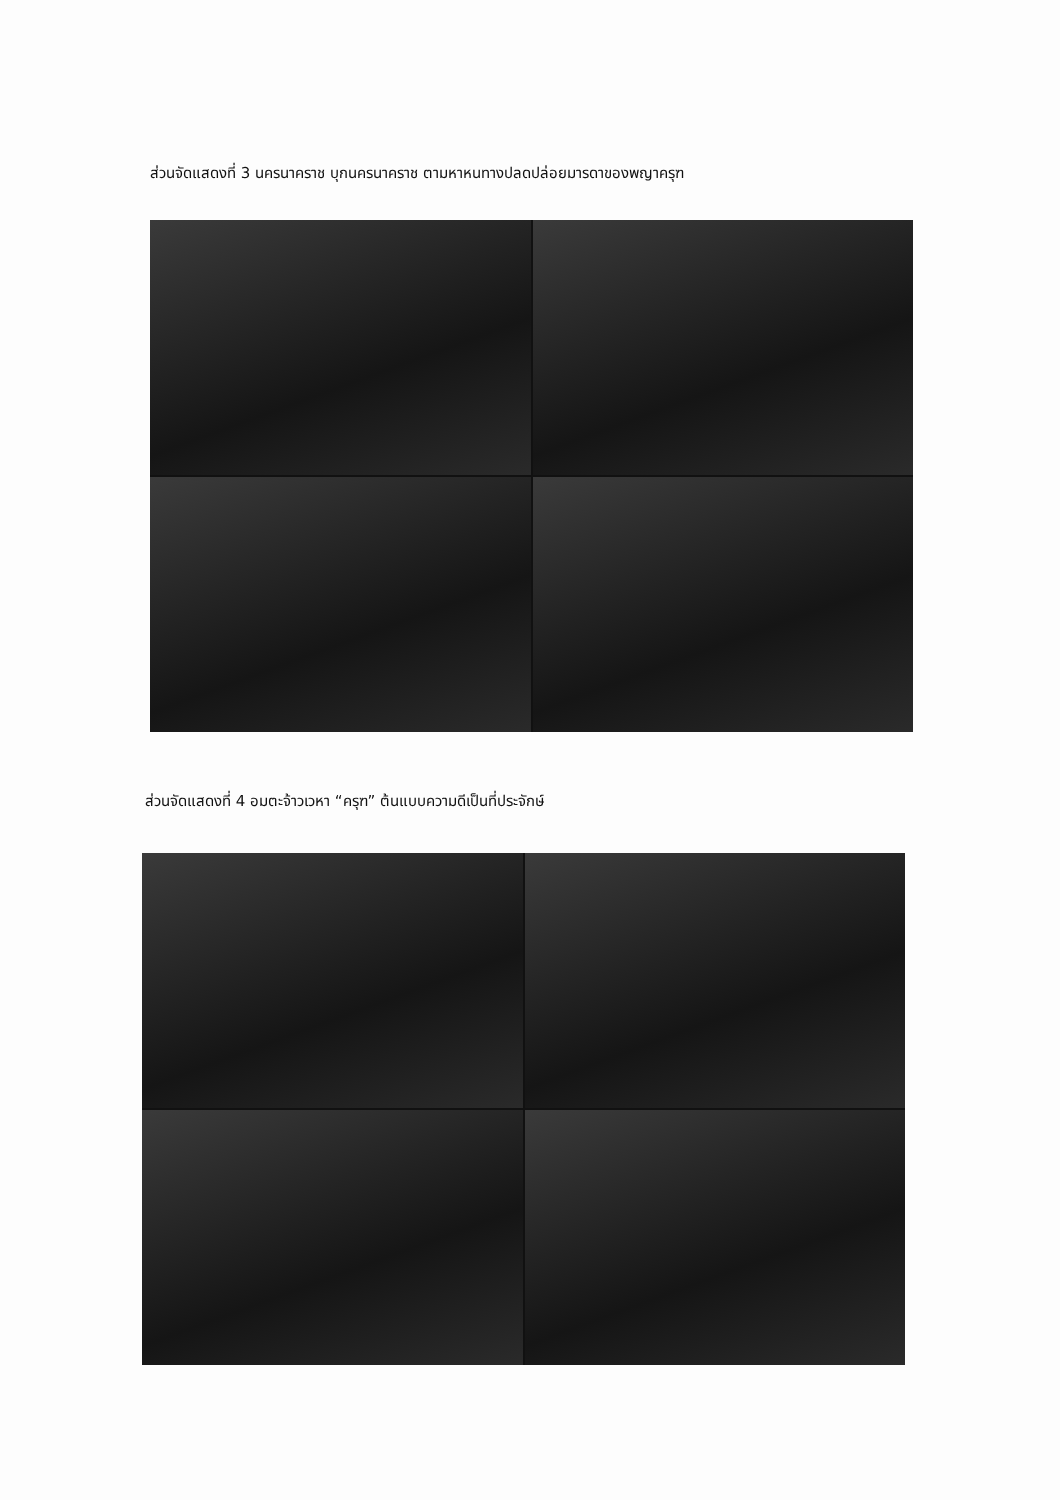ส่วนจัดแสดงที่ 3 นครนาคราช บุกนครนาคราช ตามหาหนทางปลดปล่อยมารดาของพญาครุฑ
ส่วนจัดแสดงที่ 4 อมตะจ้าวเวหา “ครุฑ” ต้นแบบความดีเป็นที่ประจักษ์